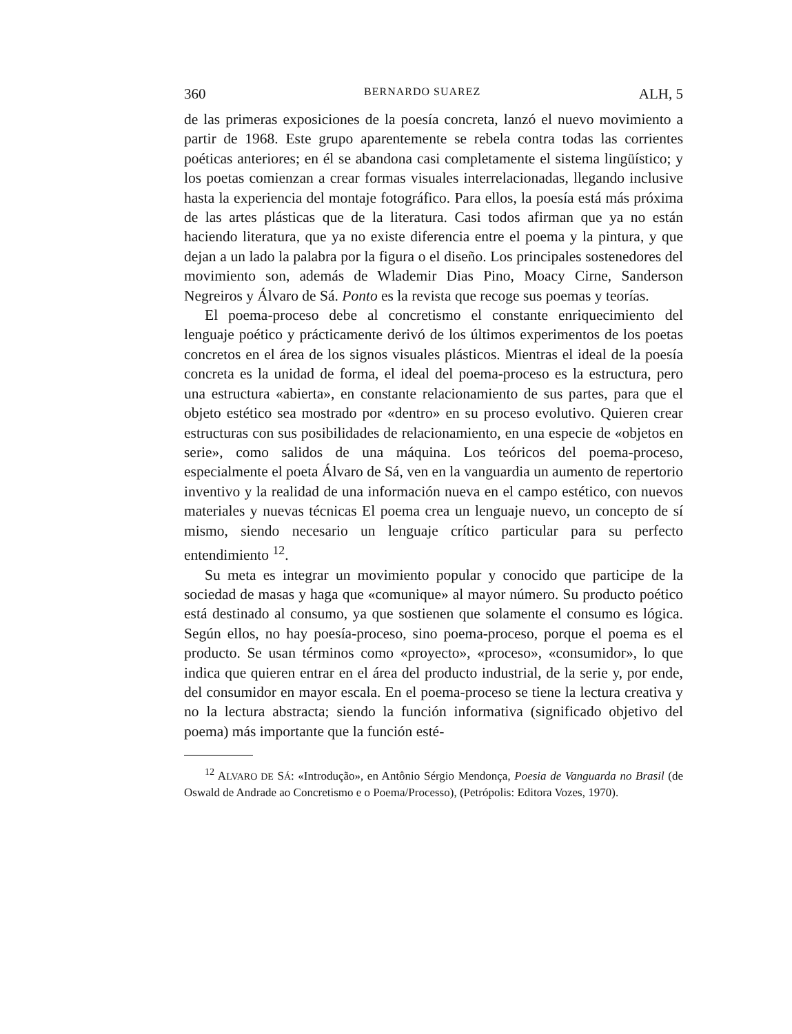360 BERNARDO SUAREZ ALH, 5
de las primeras exposiciones de la poesía concreta, lanzó el nuevo movimiento a partir de 1968. Este grupo aparentemente se rebela contra todas las corrientes poéticas anteriores; en él se abandona casi completamente el sistema lingüístico; y los poetas comienzan a crear formas visuales interrelacionadas, llegando inclusive hasta la experiencia del montaje fotográfico. Para ellos, la poesía está más próxima de las artes plásticas que de la literatura. Casi todos afirman que ya no están haciendo literatura, que ya no existe diferencia entre el poema y la pintura, y que dejan a un lado la palabra por la figura o el diseño. Los principales sostenedores del movimiento son, además de Wlademir Dias Pino, Moacy Cirne, Sanderson Negreiros y Álvaro de Sá. Ponto es la revista que recoge sus poemas y teorías.
El poema-proceso debe al concretismo el constante enriquecimiento del lenguaje poético y prácticamente derivó de los últimos experimentos de los poetas concretos en el área de los signos visuales plásticos. Mientras el ideal de la poesía concreta es la unidad de forma, el ideal del poema-proceso es la estructura, pero una estructura «abierta», en constante relacionamiento de sus partes, para que el objeto estético sea mostrado por «dentro» en su proceso evolutivo. Quieren crear estructuras con sus posibilidades de relacionamiento, en una especie de «objetos en serie», como salidos de una máquina. Los teóricos del poema-proceso, especialmente el poeta Álvaro de Sá, ven en la vanguardia un aumento de repertorio inventivo y la realidad de una información nueva en el campo estético, con nuevos materiales y nuevas técnicas El poema crea un lenguaje nuevo, un concepto de sí mismo, siendo necesario un lenguaje crítico particular para su perfecto entendimiento <sup>12</sup>.
Su meta es integrar un movimiento popular y conocido que participe de la sociedad de masas y haga que «comunique» al mayor número. Su producto poético está destinado al consumo, ya que sostienen que solamente el consumo es lógica. Según ellos, no hay poesía-proceso, sino poema-proceso, porque el poema es el producto. Se usan términos como «proyecto», «proceso», «consumidor», lo que indica que quieren entrar en el área del producto industrial, de la serie y, por ende, del consumidor en mayor escala. En el poema-proceso se tiene la lectura creativa y no la lectura abstracta; siendo la función informativa (significado objetivo del poema) más importante que la función esté-
<sup>12</sup> ALVARO DE SÁ: «Introdução», en Antônio Sérgio Mendonça, Poesia de Vanguarda no Brasil (de Oswald de Andrade ao Concretismo e o Poema/Processo), (Petrópolis: Editora Vozes, 1970).